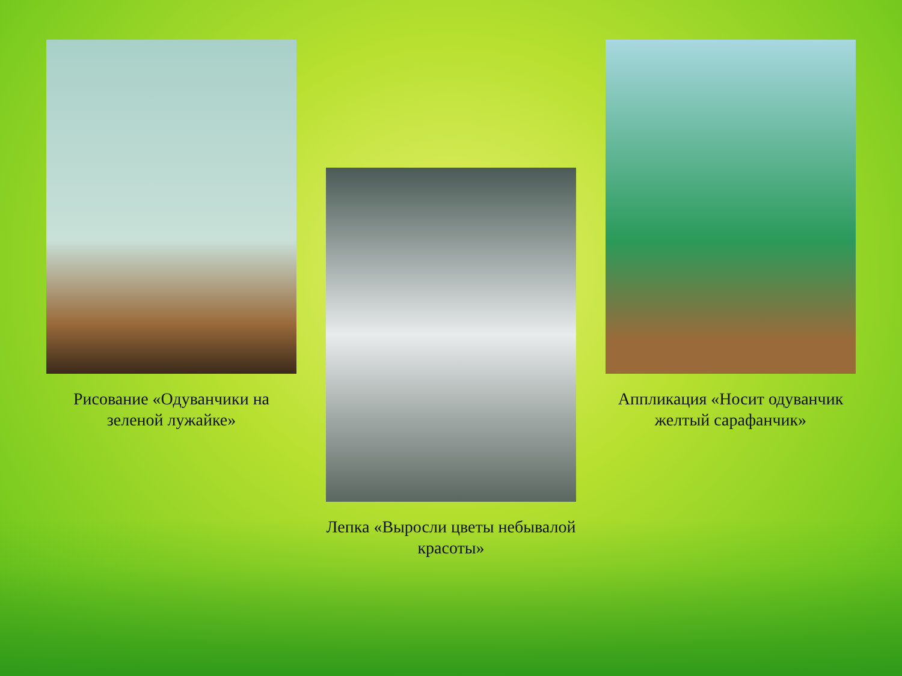Рисование «Одуванчики на зеленой лужайке» Лепка «Выросли цветы небывалой красоты» Аппликация «Носит одуванчик желтый сарафанчик»